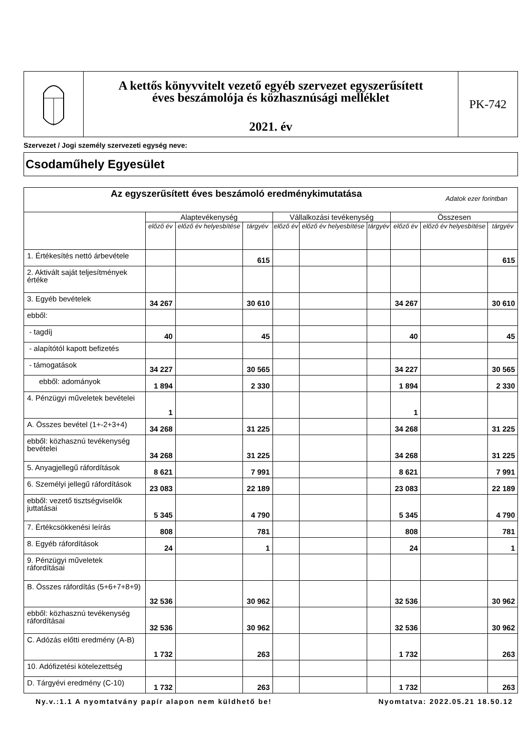A kettős könyvvitelt vezető egyéb szervezet egyszerűsített
éves beszámolója és közhasznúsági melléklet
2021. év
PK-742
Szervezet / Jogi személy szervezeti egység neve:
Csodaműhely Egyesület
| Az egyszerűsített éves beszámoló eredménykimutatása Adatok ezer forintban | | | | | | | | | |
| | Alaptevékenység | | | Vállalkozási tevékenység | | | Összesen | | |
| | előző év | előző év helyesbítése | tárgyév | előző év | előző év helyesbítése | tárgyév | előző év | előző év helyesbítése | tárgyév |
| 1. Értékesítés nettó árbevétele | | | 615 | | | | | | 615 |
| 2. Aktivált saját teljesítmények értéke | | | | | | | | | |
| 3. Egyéb bevételek | 34 267 | | 30 610 | | | | 34 267 | | 30 610 |
| ebből: | | | | | | | | | |
| - tagdíj | 40 | | 45 | | | | 40 | | 45 |
| - alapítótól kapott befizetés | | | | | | | | | |
| - támogatások | 34 227 | | 30 565 | | | | 34 227 | | 30 565 |
| ebből: adományok | 1 894 | | 2 330 | | | | 1 894 | | 2 330 |
| 4. Pénzügyi műveletek bevételei | 1 | | | | | | 1 | | |
| A. Összes bevétel (1+-2+3+4) | 34 268 | | 31 225 | | | | 34 268 | | 31 225 |
| ebből: közhasznú tevékenység bevételei | 34 268 | | 31 225 | | | | 34 268 | | 31 225 |
| 5. Anyagjellegű ráfordítások | 8 621 | | 7 991 | | | | 8 621 | | 7 991 |
| 6. Személyi jellegű ráfordítások | 23 083 | | 22 189 | | | | 23 083 | | 22 189 |
| ebből: vezető tisztségviselők juttatásai | 5 345 | | 4 790 | | | | 5 345 | | 4 790 |
| 7. Értékcsökkenési leírás | 808 | | 781 | | | | 808 | | 781 |
| 8. Egyéb ráfordítások | 24 | | 1 | | | | 24 | | 1 |
| 9. Pénzügyi műveletek ráfordításai | | | | | | | | | |
| B. Összes ráfordítás (5+6+7+8+9) | 32 536 | | 30 962 | | | | 32 536 | | 30 962 |
| ebből: közhasznú tevékenység ráfordításai | 32 536 | | 30 962 | | | | 32 536 | | 30 962 |
| C. Adózás előtti eredmény (A-B) | 1 732 | | 263 | | | | 1 732 | | 263 |
| 10. Adófizetési kötelezettség | | | | | | | | | |
| D. Tárgyévi eredmény (C-10) | 1 732 | | 263 | | | | 1 732 | | 263 |
Ny.v.:1.1 A nyomtatvány papír alapon nem küldhető be! Nyomtatva: 2022.05.21 18.50.12